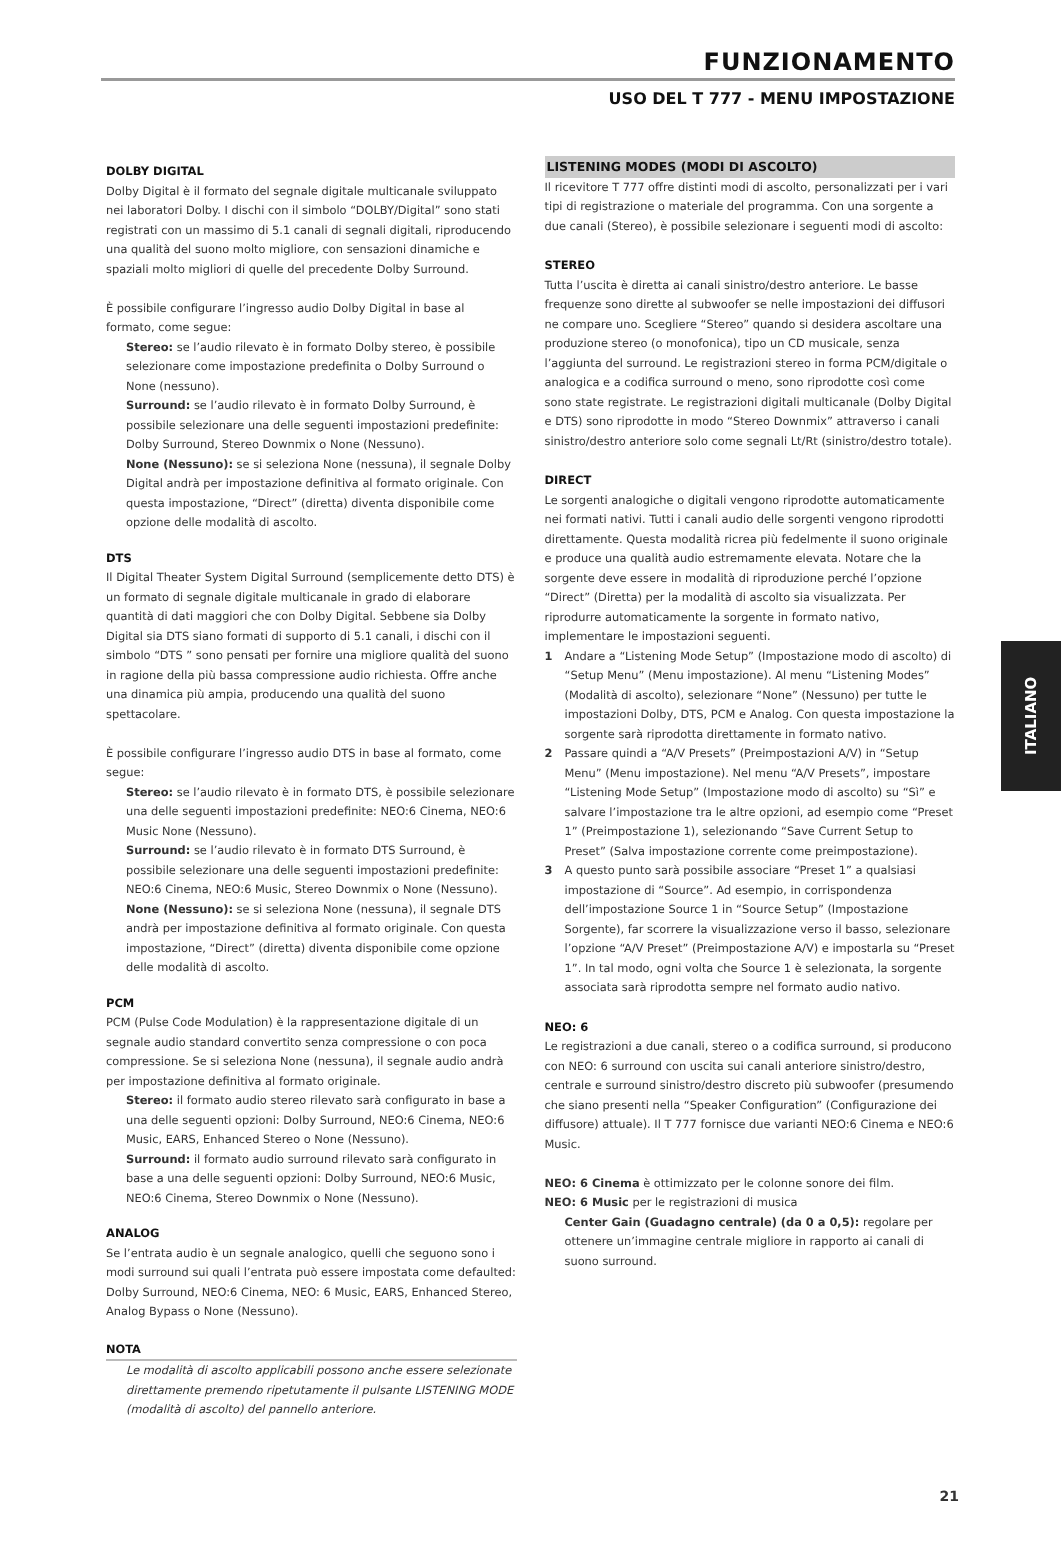FUNZIONAMENTO
USO DEL T 777 - MENU IMPOSTAZIONE
DOLBY DIGITAL
Dolby Digital è il formato del segnale digitale multicanale sviluppato nei laboratori Dolby. I dischi con il simbolo “DOLBY/Digital” sono stati registrati con un massimo di 5.1 canali di segnali digitali, riproducendo una qualità del suono molto migliore, con sensazioni dinamiche e spaziali molto migliori di quelle del precedente Dolby Surround.
È possibile configurare l’ingresso audio Dolby Digital in base al formato, come segue:
Stereo: se l’audio rilevato è in formato Dolby stereo, è possibile selezionare come impostazione predefinita o Dolby Surround o None (nessuno).
Surround: se l’audio rilevato è in formato Dolby Surround, è possibile selezionare una delle seguenti impostazioni predefinite: Dolby Surround, Stereo Downmix o None (Nessuno).
None (Nessuno): se si seleziona None (nessuna), il segnale Dolby Digital andrà per impostazione definitiva al formato originale. Con questa impostazione, “Direct” (diretta) diventa disponibile come opzione delle modalità di ascolto.
DTS
Il Digital Theater System Digital Surround (semplicemente detto DTS) è un formato di segnale digitale multicanale in grado di elaborare quantità di dati maggiori che con Dolby Digital. Sebbene sia Dolby Digital sia DTS siano formati di supporto di 5.1 canali, i dischi con il simbolo “DTS ” sono pensati per fornire una migliore qualità del suono in ragione della più bassa compressione audio richiesta. Offre anche una dinamica più ampia, producendo una qualità del suono spettacolare.
È possibile configurare l’ingresso audio DTS in base al formato, come segue:
Stereo: se l’audio rilevato è in formato DTS, è possibile selezionare una delle seguenti impostazioni predefinite: NEO:6 Cinema, NEO:6 Music None (Nessuno).
Surround: se l’audio rilevato è in formato DTS Surround, è possibile selezionare una delle seguenti impostazioni predefinite: NEO:6 Cinema, NEO:6 Music, Stereo Downmix o None (Nessuno).
None (Nessuno): se si seleziona None (nessuna), il segnale DTS andrà per impostazione definitiva al formato originale. Con questa impostazione, “Direct” (diretta) diventa disponibile come opzione delle modalità di ascolto.
PCM
PCM (Pulse Code Modulation) è la rappresentazione digitale di un segnale audio standard convertito senza compressione o con poca compressione. Se si seleziona None (nessuna), il segnale audio andrà per impostazione definitiva al formato originale.
Stereo: il formato audio stereo rilevato sarà configurato in base a una delle seguenti opzioni: Dolby Surround, NEO:6 Cinema, NEO:6 Music, EARS, Enhanced Stereo o None (Nessuno).
Surround: il formato audio surround rilevato sarà configurato in base a una delle seguenti opzioni: Dolby Surround, NEO:6 Music, NEO:6 Cinema, Stereo Downmix o None (Nessuno).
ANALOG
Se l’entrata audio è un segnale analogico, quelli che seguono sono i modi surround sui quali l’entrata può essere impostata come defaulted: Dolby Surround, NEO:6 Cinema, NEO: 6 Music, EARS, Enhanced Stereo, Analog Bypass o None (Nessuno).
NOTA
Le modalità di ascolto applicabili possono anche essere selezionate direttamente premendo ripetutamente il pulsante LISTENING MODE (modalità di ascolto) del pannello anteriore.
LISTENING MODES (MODI DI ASCOLTO)
Il ricevitore T 777 offre distinti modi di ascolto, personalizzati per i vari tipi di registrazione o materiale del programma. Con una sorgente a due canali (Stereo), è possibile selezionare i seguenti modi di ascolto:
STEREO
Tutta l’uscita è diretta ai canali sinistro/destro anteriore. Le basse frequenze sono dirette al subwoofer se nelle impostazioni dei diffusori ne compare uno. Scegliere “Stereo” quando si desidera ascoltare una produzione stereo (o monofonica), tipo un CD musicale, senza l’aggiunta del surround. Le registrazioni stereo in forma PCM/digitale o analogica e a codifica surround o meno, sono riprodotte così come sono state registrate. Le registrazioni digitali multicanale (Dolby Digital e DTS) sono riprodotte in modo “Stereo Downmix” attraverso i canali sinistro/destro anteriore solo come segnali Lt/Rt (sinistro/destro totale).
DIRECT
Le sorgenti analogiche o digitali vengono riprodotte automaticamente nei formati nativi. Tutti i canali audio delle sorgenti vengono riprodotti direttamente. Questa modalità ricrea più fedelmente il suono originale e produce una qualità audio estremamente elevata. Notare che la sorgente deve essere in modalità di riproduzione perché l’opzione “Direct” (Diretta) per la modalità di ascolto sia visualizzata. Per riprodurre automaticamente la sorgente in formato nativo, implementare le impostazioni seguenti.
1 Andare a “Listening Mode Setup” (Impostazione modo di ascolto) di “Setup Menu” (Menu impostazione). Al menu “Listening Modes” (Modalità di ascolto), selezionare “None” (Nessuno) per tutte le impostazioni Dolby, DTS, PCM e Analog. Con questa impostazione la sorgente sarà riprodotta direttamente in formato nativo.
2 Passare quindi a “A/V Presets” (Preimpostazioni A/V) in “Setup Menu” (Menu impostazione). Nel menu “A/V Presets”, impostare “Listening Mode Setup” (Impostazione modo di ascolto) su “Sì” e salvare l’impostazione tra le altre opzioni, ad esempio come “Preset 1” (Preimpostazione 1), selezionando “Save Current Setup to Preset” (Salva impostazione corrente come preimpostazione).
3 A questo punto sarà possibile associare “Preset 1” a qualsiasi impostazione di “Source”. Ad esempio, in corrispondenza dell’impostazione Source 1 in “Source Setup” (Impostazione Sorgente), far scorrere la visualizzazione verso il basso, selezionare l’opzione “A/V Preset” (Preimpostazione A/V) e impostarla su “Preset 1”. In tal modo, ogni volta che Source 1 è selezionata, la sorgente associata sarà riprodotta sempre nel formato audio nativo.
NEO: 6
Le registrazioni a due canali, stereo o a codifica surround, si producono con NEO: 6 surround con uscita sui canali anteriore sinistro/destro, centrale e surround sinistro/destro discreto più subwoofer (presumendo che siano presenti nella “Speaker Configuration” (Configurazione dei diffusore) attuale). Il T 777 fornisce due varianti NEO:6 Cinema e NEO:6 Music.
NEO: 6 Cinema è ottimizzato per le colonne sonore dei film.
NEO: 6 Music per le registrazioni di musica
Center Gain (Guadagno centrale) (da 0 a 0,5): regolare per ottenere un’immagine centrale migliore in rapporto ai canali di suono surround.
ITALIANO
21